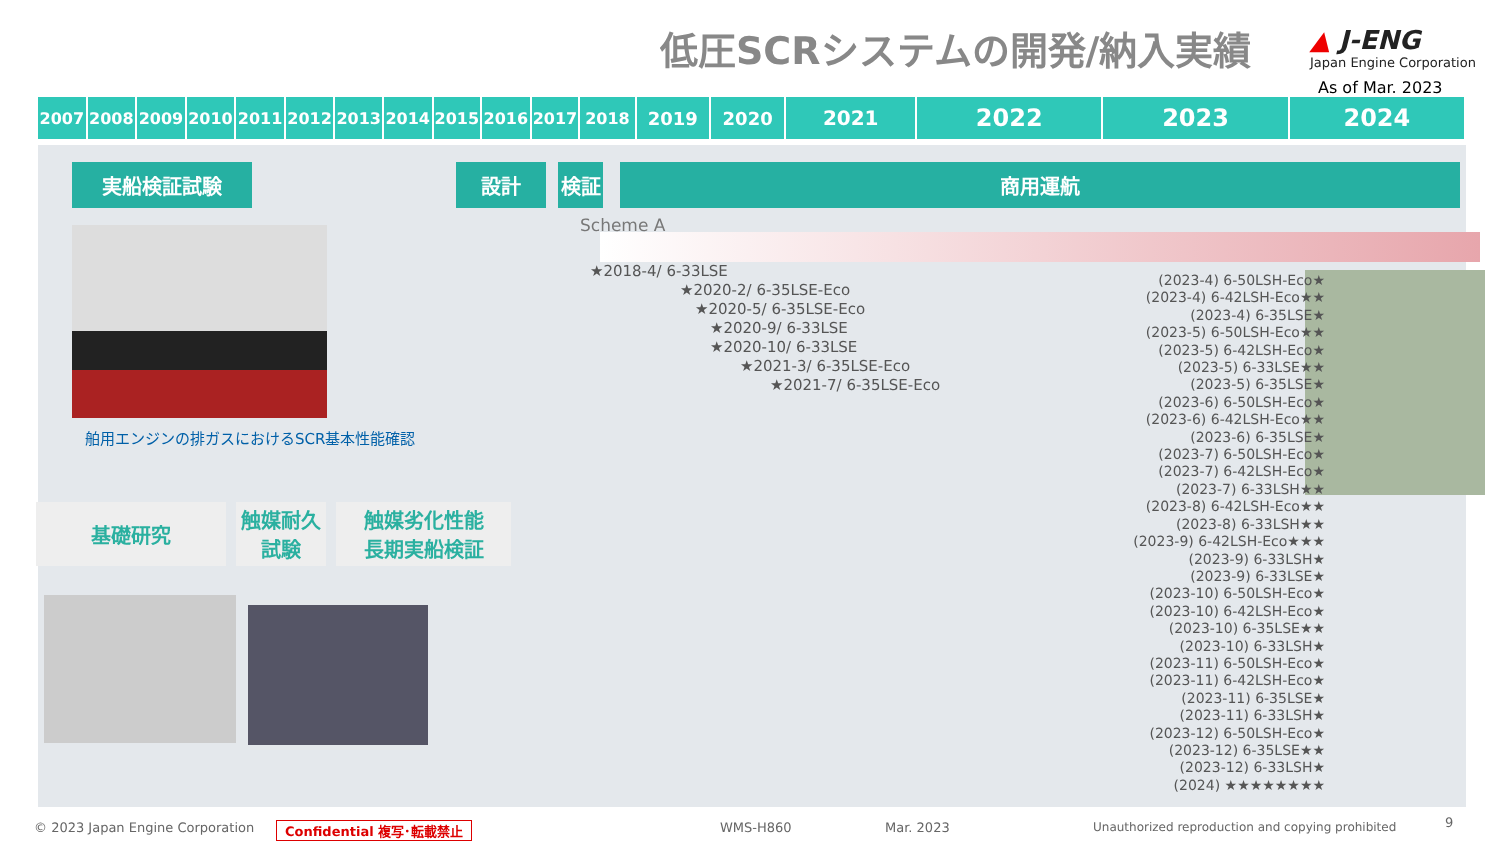低圧SCRシステムの開発/納入実績
▲ J-ENG
Japan Engine Corporation
As of Mar. 2023
2007 2008 2009 2010 2011 2012 2013 2014 2015 2016 2017 2018 2019 2020 2021
2022 2023 2024
実船検証試験 設計 検証 商用運航
Scheme A
舶用エンジンの排ガスにおけるSCR基本性能確認
基礎研究
触媒耐久
試験
触媒劣化性能
長期実船検証
★2018-4/ 6-33LSE
　　　　　　★2020-2/ 6-35LSE-Eco
　　　　　　　★2020-5/ 6-35LSE-Eco
　　　　　　　　★2020-9/ 6-33LSE
　　　　　　　　★2020-10/ 6-33LSE
　　　　　　　　　　★2021-3/ 6-35LSE-Eco
　　　　　　　　　　　　★2021-7/ 6-35LSE-Eco
(2023-4) 6-50LSH-Eco★
(2023-4) 6-42LSH-Eco★★
(2023-4) 6-35LSE★
(2023-5) 6-50LSH-Eco★★
(2023-5) 6-42LSH-Eco★
(2023-5) 6-33LSE★★
(2023-5) 6-35LSE★
(2023-6) 6-50LSH-Eco★
(2023-6) 6-42LSH-Eco★★
(2023-6) 6-35LSE★
(2023-7) 6-50LSH-Eco★
(2023-7) 6-42LSH-Eco★
(2023-7) 6-33LSH★★
(2023-8) 6-42LSH-Eco★★
(2023-8) 6-33LSH★★
(2023-9) 6-42LSH-Eco★★★
(2023-9) 6-33LSH★
(2023-9) 6-33LSE★
(2023-10) 6-50LSH-Eco★
(2023-10) 6-42LSH-Eco★
(2023-10) 6-35LSE★★
(2023-10) 6-33LSH★
(2023-11) 6-50LSH-Eco★
(2023-11) 6-42LSH-Eco★
(2023-11) 6-35LSE★
(2023-11) 6-33LSH★
(2023-12) 6-50LSH-Eco★
(2023-12) 6-35LSE★★
(2023-12) 6-33LSH★
(2024) ★★★★★★★★
© 2023 Japan Engine Corporation
Confidential 複写･転載禁止 WMS-H860 Mar. 2023
Unauthorized reproduction and copying prohibited
9